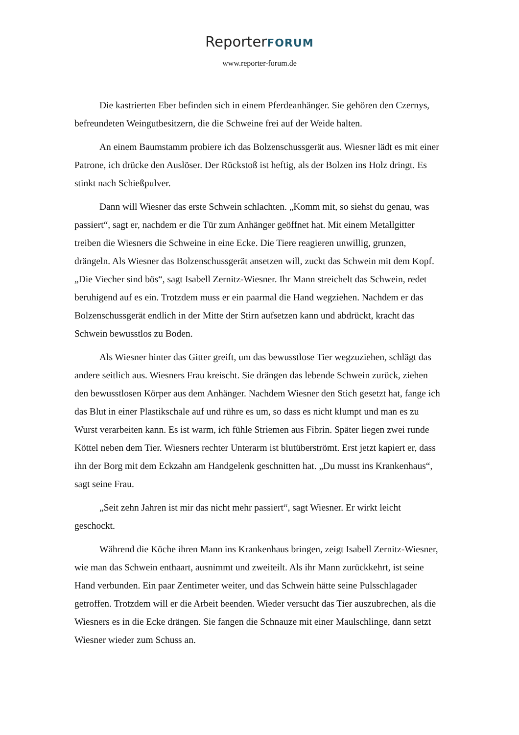ReporterFORUM
www.reporter-forum.de
Die kastrierten Eber befinden sich in einem Pferdeanhänger. Sie gehören den Czernys, befreundeten Weingutbesitzern, die die Schweine frei auf der Weide halten.
An einem Baumstamm probiere ich das Bolzenschussgerät aus. Wiesner lädt es mit einer Patrone, ich drücke den Auslöser. Der Rückstoß ist heftig, als der Bolzen ins Holz dringt. Es stinkt nach Schießpulver.
Dann will Wiesner das erste Schwein schlachten. „Komm mit, so siehst du genau, was passiert“, sagt er, nachdem er die Tür zum Anhänger geöffnet hat. Mit einem Metallgitter treiben die Wiesners die Schweine in eine Ecke. Die Tiere reagieren unwillig, grunzen, drängeln. Als Wiesner das Bolzenschussgerät ansetzen will, zuckt das Schwein mit dem Kopf. „Die Viecher sind bös“, sagt Isabell Zernitz-Wiesner. Ihr Mann streichelt das Schwein, redet beruhigend auf es ein. Trotzdem muss er ein paarmal die Hand wegziehen. Nachdem er das Bolzenschussgerät endlich in der Mitte der Stirn aufsetzen kann und abdrückt, kracht das Schwein bewusstlos zu Boden.
Als Wiesner hinter das Gitter greift, um das bewusstlose Tier wegzuziehen, schlägt das andere seitlich aus. Wiesners Frau kreischt. Sie drängen das lebende Schwein zurück, ziehen den bewusstlosen Körper aus dem Anhänger. Nachdem Wiesner den Stich gesetzt hat, fange ich das Blut in einer Plastikschale auf und rühre es um, so dass es nicht klumpt und man es zu Wurst verarbeiten kann. Es ist warm, ich fühle Striemen aus Fibrin. Später liegen zwei runde Köttel neben dem Tier. Wiesners rechter Unterarm ist blutüberströmt. Erst jetzt kapiert er, dass ihn der Borg mit dem Eckzahn am Handgelenk geschnitten hat. „Du musst ins Krankenhaus“, sagt seine Frau.
„Seit zehn Jahren ist mir das nicht mehr passiert“, sagt Wiesner. Er wirkt leicht geschockt.
Während die Köche ihren Mann ins Krankenhaus bringen, zeigt Isabell Zernitz-Wiesner, wie man das Schwein enthaart, ausnimmt und zweiteilt. Als ihr Mann zurückkehrt, ist seine Hand verbunden. Ein paar Zentimeter weiter, und das Schwein hätte seine Pulsschlagader getroffen. Trotzdem will er die Arbeit beenden. Wieder versucht das Tier auszubrechen, als die Wiesners es in die Ecke drängen. Sie fangen die Schnauze mit einer Maulschlinge, dann setzt Wiesner wieder zum Schuss an.